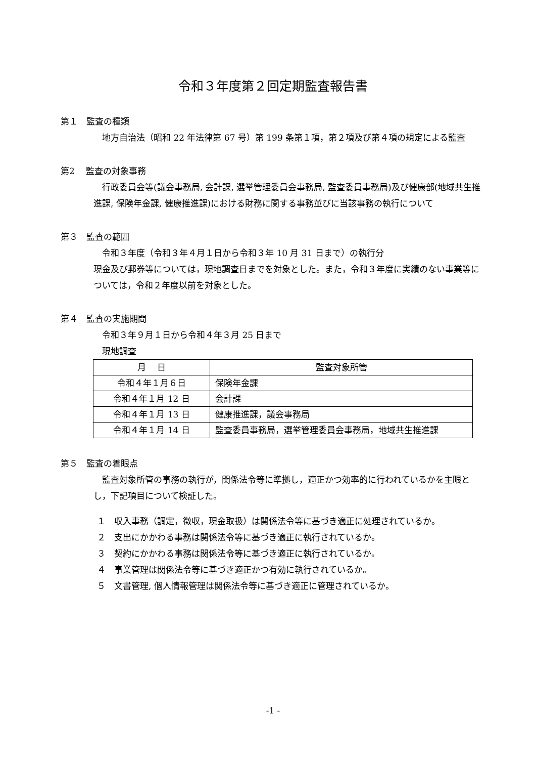令和３年度第２回定期監査報告書
第１　監査の種類
地方自治法（昭和 22 年法律第 67 号）第 199 条第１項，第２項及び第４項の規定による監査
第2　 監査の対象事務
行政委員会等(議会事務局, 会計課, 選挙管理委員会事務局, 監査委員事務局)及び健康部(地域共生推進課, 保険年金課, 健康推進課)における財務に関する事務並びに当該事務の執行について
第３　監査の範囲
令和３年度（令和３年４月１日から令和３年 10 月 31 日まで）の執行分
現金及び郵券等については，現地調査日までを対象とした。また，令和３年度に実績のない事業等については，令和２年度以前を対象とした。
第４　監査の実施期間
令和３年９月１日から令和４年３月 25 日まで
現地調査
| 月 日 | 監査対象所管 |
| --- | --- |
| 令和４年１月６日 | 保険年金課 |
| 令和４年１月 12 日 | 会計課 |
| 令和４年１月 13 日 | 健康推進課，議会事務局 |
| 令和４年１月 14 日 | 監査委員事務局，選挙管理委員会事務局，地域共生推進課 |
第５　監査の着眼点
監査対象所管の事務の執行が，関係法令等に準拠し，適正かつ効率的に行われているかを主眼とし，下記項目について検証した。
１　収入事務（調定，徴収，現金取扱）は関係法令等に基づき適正に処理されているか。
２　支出にかかわる事務は関係法令等に基づき適正に執行されているか。
３　契約にかかわる事務は関係法令等に基づき適正に執行されているか。
４　事業管理は関係法令等に基づき適正かつ有効に執行されているか。
５　文書管理, 個人情報管理は関係法令等に基づき適正に管理されているか。
-1 -